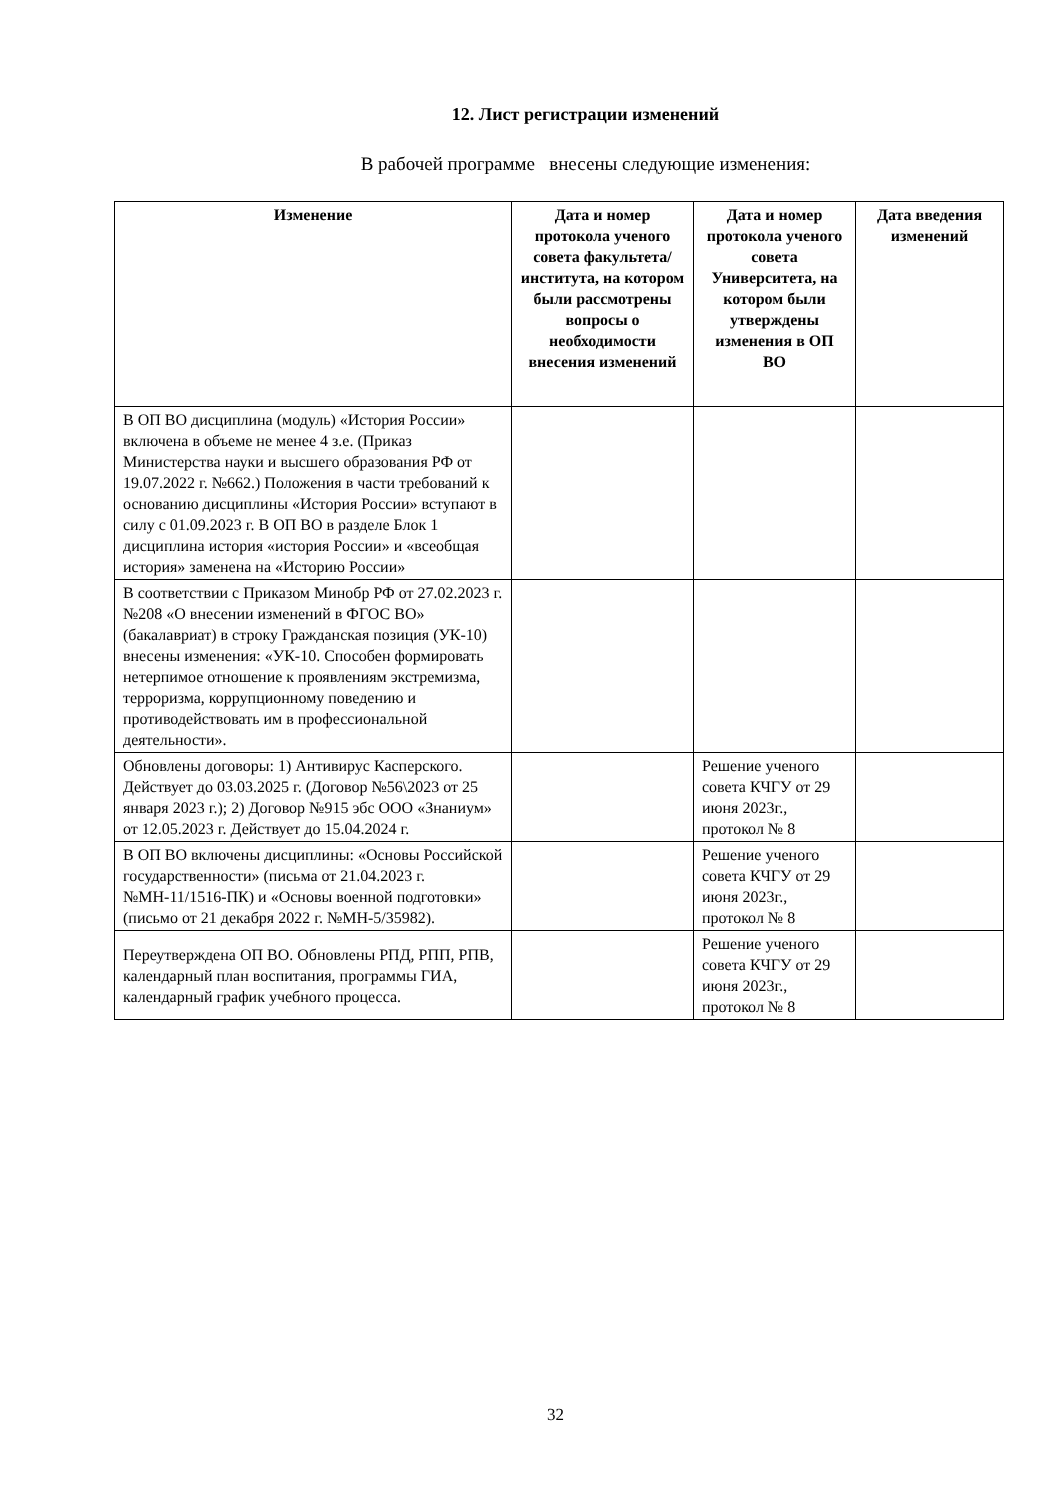12. Лист регистрации изменений
В рабочей программе внесены следующие изменения:
| Изменение | Дата и номер протокола ученого совета факультета/ института, на котором были рассмотрены вопросы о необходимости внесения изменений | Дата и номер протокола ученого совета Университета, на котором были утверждены изменения в ОП ВО | Дата введения изменений |
| --- | --- | --- | --- |
| В ОП ВО дисциплина (модуль) «История России» включена в объеме не менее 4 з.е. (Приказ Министерства науки и высшего образования РФ от 19.07.2022 г. №662.) Положения в части требований к основанию дисциплины «История России» вступают в силу с 01.09.2023 г. В ОП ВО в разделе Блок 1 дисциплина история «история России» и «всеобщая история» заменена на «Историю России» | | | |
| В соответствии с Приказом Минобр РФ от 27.02.2023 г. №208 «О внесении изменений в ФГОС ВО» (бакалавриат) в строку Гражданская позиция (УК-10) внесены изменения: «УК-10. Способен формировать нетерпимое отношение к проявлениям экстремизма, терроризма, коррупционному поведению и противодействовать им в профессиональной деятельности». | | | |
| Обновлены договоры: 1) Антивирус Касперского. Действует до 03.03.2025 г. (Договор №56\2023 от 25 января 2023 г.); 2) Договор №915 эбс ООО «Знаниум» от 12.05.2023 г. Действует до 15.04.2024 г. | | Решение ученого совета КЧГУ от 29 июня 2023г., протокол № 8 | |
| В ОП ВО включены дисциплины: «Основы Российской государственности» (письма от 21.04.2023 г. №МН-11/1516-ПК) и «Основы военной подготовки» (письмо от 21 декабря 2022 г. №МН-5/35982). | | Решение ученого совета КЧГУ от 29 июня 2023г., протокол № 8 | |
| Переутверждена ОП ВО. Обновлены РПД, РПП, РПВ, календарный план воспитания, программы ГИА, календарный график учебного процесса. | | Решение ученого совета КЧГУ от 29 июня 2023г., протокол № 8 | |
32